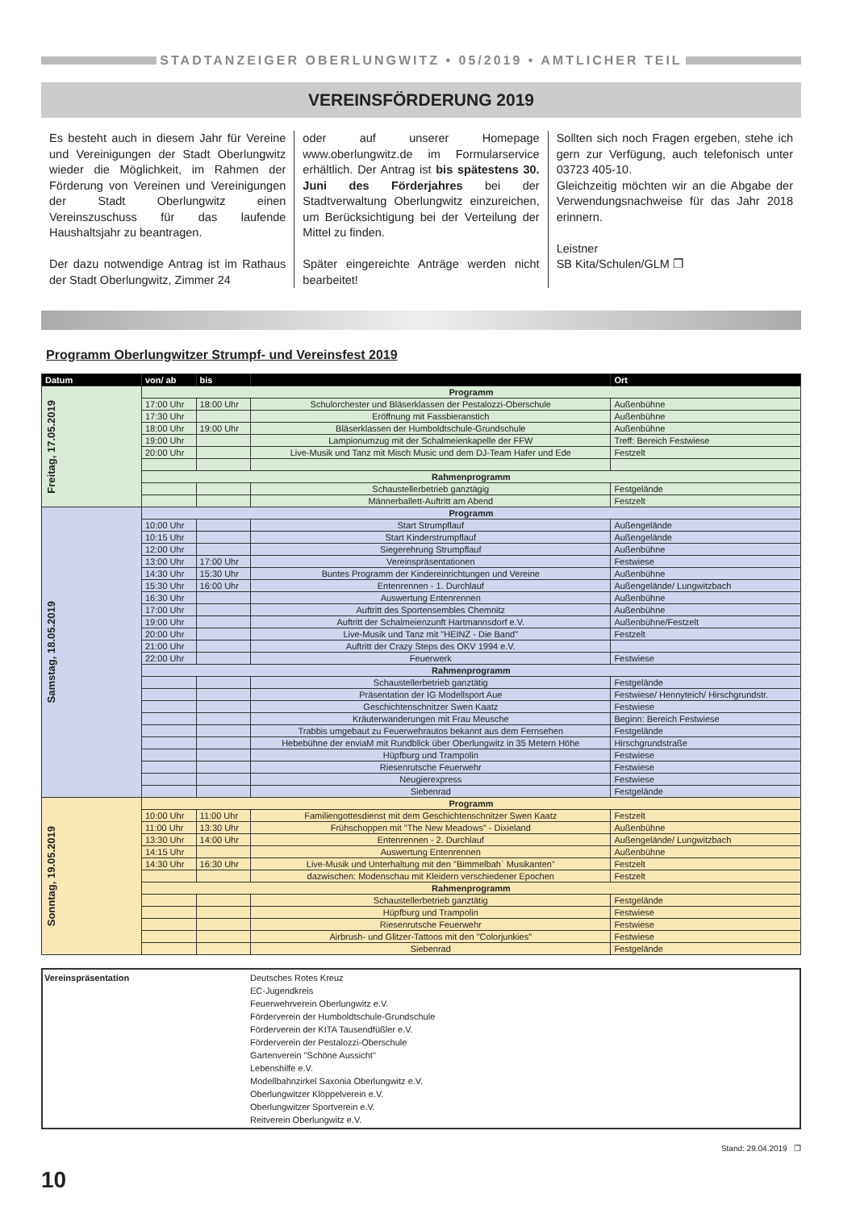STADTANZEIGER OBERLUNGWITZ • 05/2019 • AMTLICHER TEIL
VEREINSFÖRDERUNG 2019
Es besteht auch in diesem Jahr für Vereine und Vereinigungen der Stadt Oberlungwitz wieder die Möglichkeit, im Rahmen der Förderung von Vereinen und Vereinigungen der Stadt Oberlungwitz einen Vereinszuschuss für das laufende Haushaltsjahr zu beantragen.
Der dazu notwendige Antrag ist im Rathaus der Stadt Oberlungwitz, Zimmer 24
oder auf unserer Homepage www.oberlungwitz.de im Formularservice erhältlich. Der Antrag ist bis spätestens 30. Juni des Förderjahres bei der Stadtverwaltung Oberlungwitz einzureichen, um Berücksichtigung bei der Verteilung der Mittel zu finden.
Später eingereichte Anträge werden nicht bearbeitet!
Sollten sich noch Fragen ergeben, stehe ich gern zur Verfügung, auch telefonisch unter 03723 405-10.
Gleichzeitig möchten wir an die Abgabe der Verwendungsnachweise für das Jahr 2018 erinnern.
Leistner
SB Kita/Schulen/GLM ❐
Programm Oberlungwitzer Strumpf- und Vereinsfest 2019
| Datum | von/ ab | bis | | Ort |
| --- | --- | --- | --- | --- |
| Freitag, 17.05.2019 | Programm | | | |
| | 17:00 Uhr | 18:00 Uhr | Schulorchester und Bläserklassen der Pestalozzi-Oberschule | Außenbühne |
| | 17:30 Uhr | | Eröffnung mit Fassbieranstich | Außenbühne |
| | 18:00 Uhr | 19:00 Uhr | Bläserklassen der Humboldtschule-Grundschule | Außenbühne |
| | 19:00 Uhr | | Lampionumzug mit der Schalmeienkapelle der FFW | Treff: Bereich Festwiese |
| | 20:00 Uhr | | Live-Musik und Tanz mit Misch Music und dem DJ-Team Hafer und Ede | Festzelt |
| | Rahmenprogramm | | | |
| | | | Schaustellerbetrieb ganztägig | Festgelände |
| | | | Männerballett-Auftritt am Abend | Festzelt |
| Samstag, 18.05.2019 | Programm | | | |
| | 10:00 Uhr | | Start Strumpflauf | Außengelände |
| | 10:15 Uhr | | Start Kinderstrumpflauf | Außengelände |
| | 12:00 Uhr | | Siegerehrung Strumpflauf | Außenbühne |
| | 13:00 Uhr | 17:00 Uhr | Vereinspräsentationen | Festwiese |
| | 14:30 Uhr | 15:30 Uhr | Buntes Programm der Kindereinrichtungen und Vereine | Außenbühne |
| | 15:30 Uhr | 16:00 Uhr | Entenrennen - 1. Durchlauf | Außengelände/ Lungwitzbach |
| | 16:30 Uhr | | Auswertung Entenrennen | Außenbühne |
| | 17:00 Uhr | | Auftritt des Sportensembles Chemnitz | Außenbühne |
| | 19:00 Uhr | | Auftritt der Schalmeienzunft Hartmannsdorf e.V. | Außenbühne/Festzelt |
| | 20:00 Uhr | | Live-Musik und Tanz mit "HEINZ - Die Band" | Festzelt |
| | 21:00 Uhr | | Auftritt der Crazy Steps des OKV 1994 e.V. | |
| | 22:00 Uhr | | Feuerwerk | Festwiese |
| | Rahmenprogramm | | | |
| | | | Schaustellerbetrieb ganztätig | Festgelände |
| | | | Präsentation der IG Modellsport Aue | Festwiese/ Hennyteich/ Hirschgrundstr. |
| | | | Geschichtenschnitzer Swen Kaatz | Festwiese |
| | | | Kräuterwanderungen mit Frau Meusche | Beginn: Bereich Festwiese |
| | | | Trabbis umgebaut zu Feuerwehrautos bekannt aus dem Fernsehen | Festgelände |
| | | | Hebebühne der enviaM mit Rundblick über Oberlungwitz in 35 Metern Höhe | Hirschgrundstraße |
| | | | Hüpfburg und Trampolin | Festwiese |
| | | | Riesenrutsche Feuerwehr | Festwiese |
| | | | Neugierexpress | Festwiese |
| | | | Siebenrad | Festgelände |
| Sonntag, 19.05.2019 | Programm | | | |
| | 10:00 Uhr | 11:00 Uhr | Familiengottesdienst mit dem Geschichtenschnitzer Swen Kaatz | Festzelt |
| | 11:00 Uhr | 13:30 Uhr | Frühschoppen mit "The New Meadows" - Dixieland | Außenbühne |
| | 13:30 Uhr | 14:00 Uhr | Entenrennen - 2. Durchlauf | Außengelände/ Lungwitzbach |
| | 14:15 Uhr | | Auswertung Entenrennen | Außenbühne |
| | 14:30 Uhr | 16:30 Uhr | Live-Musik und Unterhaltung mit den "Bimmelbah` Musikanten" | Festzelt |
| | | | dazwischen: Modenschau mit Kleidern verschiedener Epochen | Festzelt |
| | Rahmenprogramm | | | |
| | | | Schaustellerbetrieb ganztätig | Festgelände |
| | | | Hüpfburg und Trampolin | Festwiese |
| | | | Riesenrutsche Feuerwehr | Festwiese |
| | | | Airbrush- und Glitzer-Tattoos mit den "Colorjunkies" | Festwiese |
| | | | Siebenrad | Festgelände |
Vereinspräsentation Deutsches Rotes Kreuz
EC-Jugendkreis
Feuerwehrverein Oberlungwitz e.V.
Förderverein der Humboldtschule-Grundschule
Förderverein der KITA Tausendfüßler e.V.
Förderverein der Pestalozzi-Oberschule
Gartenverein "Schöne Aussicht"
Lebenshilfe e.V.
Modellbahnzirkel Saxonia Oberlungwitz e.V.
Oberlungwitzer Klöppelverein e.V.
Oberlungwitzer Sportverein e.V.
Reitverein Oberlungwitz e.V.
Stand: 29.04.2019 ❐
10